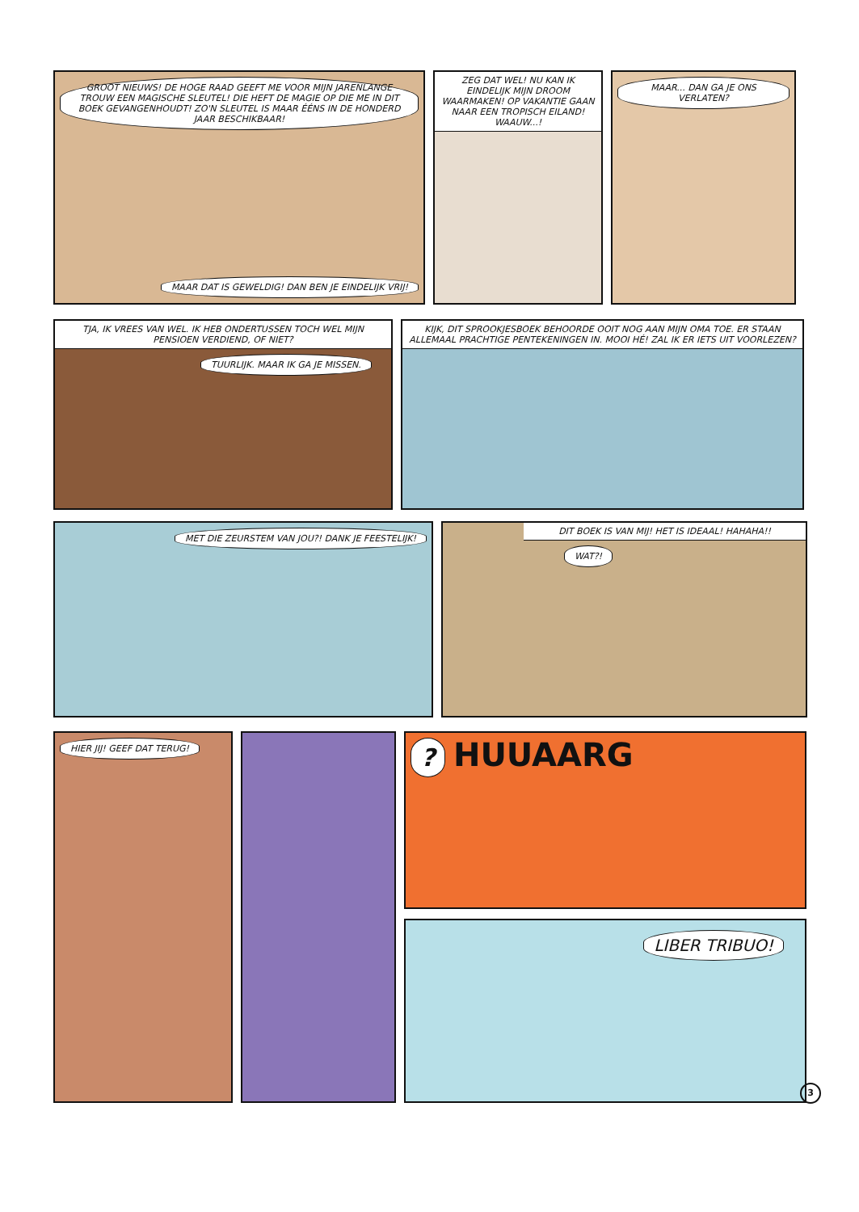GROOT NIEUWS! DE HOGE RAAD GEEFT ME VOOR MIJN JARENLANGE TROUW EEN MAGISCHE SLEUTEL! DIE HEFT DE MAGIE OP DIE ME IN DIT BOEK GEVANGENHOUDT! ZO'N SLEUTEL IS MAAR ÉÉNS IN DE HONDERD JAAR BESCHIKBAAR!
MAAR DAT IS GEWELDIG! DAN BEN JE EINDELIJK VRIJ!
ZEG DAT WEL! NU KAN IK EINDELIJK MIJN DROOM WAARMAKEN! OP VAKANTIE GAAN NAAR EEN TROPISCH EILAND! WAAUW...!
MAAR... DAN GA JE ONS VERLATEN?
TJA, IK VREES VAN WEL. IK HEB ONDERTUSSEN TOCH WEL MIJN PENSIOEN VERDIEND, OF NIET?
TUURLIJK. MAAR IK GA JE MISSEN.
KIJK, DIT SPROOKJESBOEK BEHOORDE OOIT NOG AAN MIJN OMA TOE. ER STAAN ALLEMAAL PRACHTIGE PENTEKENINGEN IN. MOOI HÉ! ZAL IK ER IETS UIT VOORLEZEN?
MET DIE ZEURSTEM VAN JOU?! DANK JE FEESTELIJK!
DIT BOEK IS VAN MIJ! HET IS IDEAAL! HAHAHA!!
WAT?!
HIER JIJ! GEEF DAT TERUG!
?
HUUAARG
LIBER TRIBUO!
3